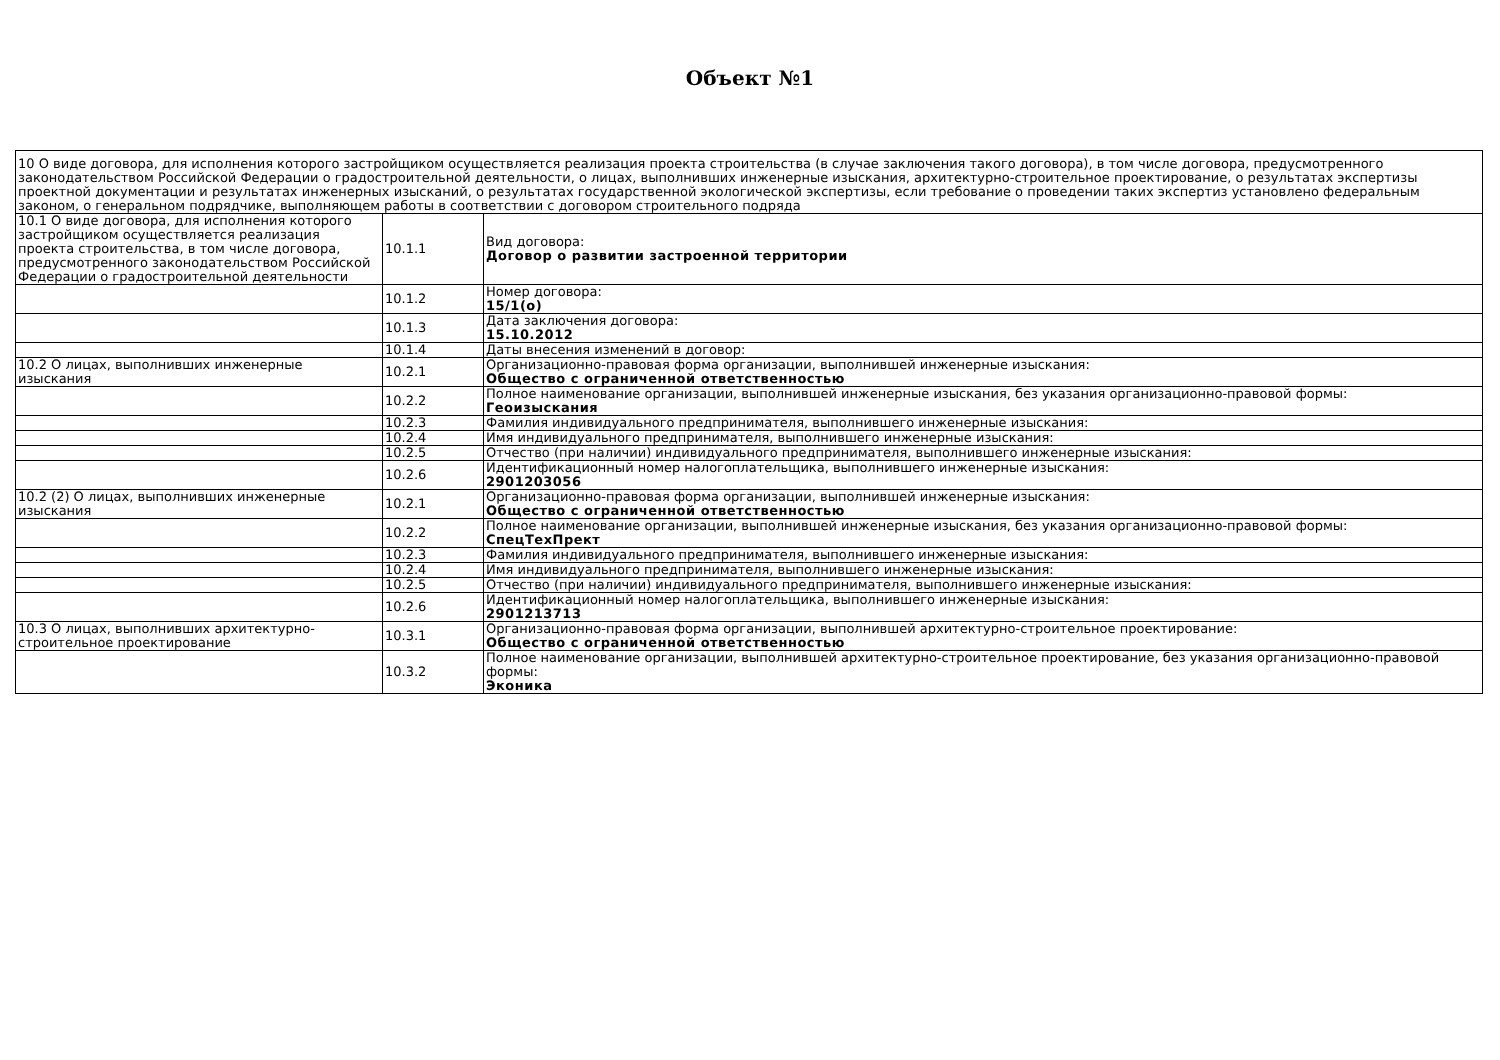Объект №1
| 10 О виде договора, для исполнения которого застройщиком осуществляется реализация проекта строительства (в случае заключения такого договора), в том числе договора, предусмотренного законодательством Российской Федерации о градостроительной деятельности, о лицах, выполнивших инженерные изыскания, архитектурно-строительное проектирование, о результатах экспертизы проектной документации и результатах инженерных изысканий, о результатах государственной экологической экспертизы, если требование о проведении таких экспертиз установлено федеральным законом, о генеральном подрядчике, выполняющем работы в соответствии с договором строительного подряда | | |
| 10.1 О виде договора, для исполнения которого застройщиком осуществляется реализация проекта строительства, в том числе договора, предусмотренного законодательством Российской Федерации о градостроительной деятельности | 10.1.1 | Вид договора: Договор о развитии застроенной территории |
| | 10.1.2 | Номер договора: 15/1(о) |
| | 10.1.3 | Дата заключения договора: 15.10.2012 |
| | 10.1.4 | Даты внесения изменений в договор: |
| 10.2 О лицах, выполнивших инженерные изыскания | 10.2.1 | Организационно-правовая форма организации, выполнившей инженерные изыскания: Общество с ограниченной ответственностью |
| | 10.2.2 | Полное наименование организации, выполнившей инженерные изыскания, без указания организационно-правовой формы: Геоизыскания |
| | 10.2.3 | Фамилия индивидуального предпринимателя, выполнившего инженерные изыскания: |
| | 10.2.4 | Имя индивидуального предпринимателя, выполнившего инженерные изыскания: |
| | 10.2.5 | Отчество (при наличии) индивидуального предпринимателя, выполнившего инженерные изыскания: |
| | 10.2.6 | Идентификационный номер налогоплательщика, выполнившего инженерные изыскания: 2901203056 |
| 10.2 (2) О лицах, выполнивших инженерные изыскания | 10.2.1 | Организационно-правовая форма организации, выполнившей инженерные изыскания: Общество с ограниченной ответственностью |
| | 10.2.2 | Полное наименование организации, выполнившей инженерные изыскания, без указания организационно-правовой формы: СпецТехПрект |
| | 10.2.3 | Фамилия индивидуального предпринимателя, выполнившего инженерные изыскания: |
| | 10.2.4 | Имя индивидуального предпринимателя, выполнившего инженерные изыскания: |
| | 10.2.5 | Отчество (при наличии) индивидуального предпринимателя, выполнившего инженерные изыскания: |
| | 10.2.6 | Идентификационный номер налогоплательщика, выполнившего инженерные изыскания: 2901213713 |
| 10.3 О лицах, выполнивших архитектурно-строительное проектирование | 10.3.1 | Организационно-правовая форма организации, выполнившей архитектурно-строительное проектирование: Общество с ограниченной ответственностью |
| | 10.3.2 | Полное наименование организации, выполнившей архитектурно-строительное проектирование, без указания организационно-правовой формы: Эконика |